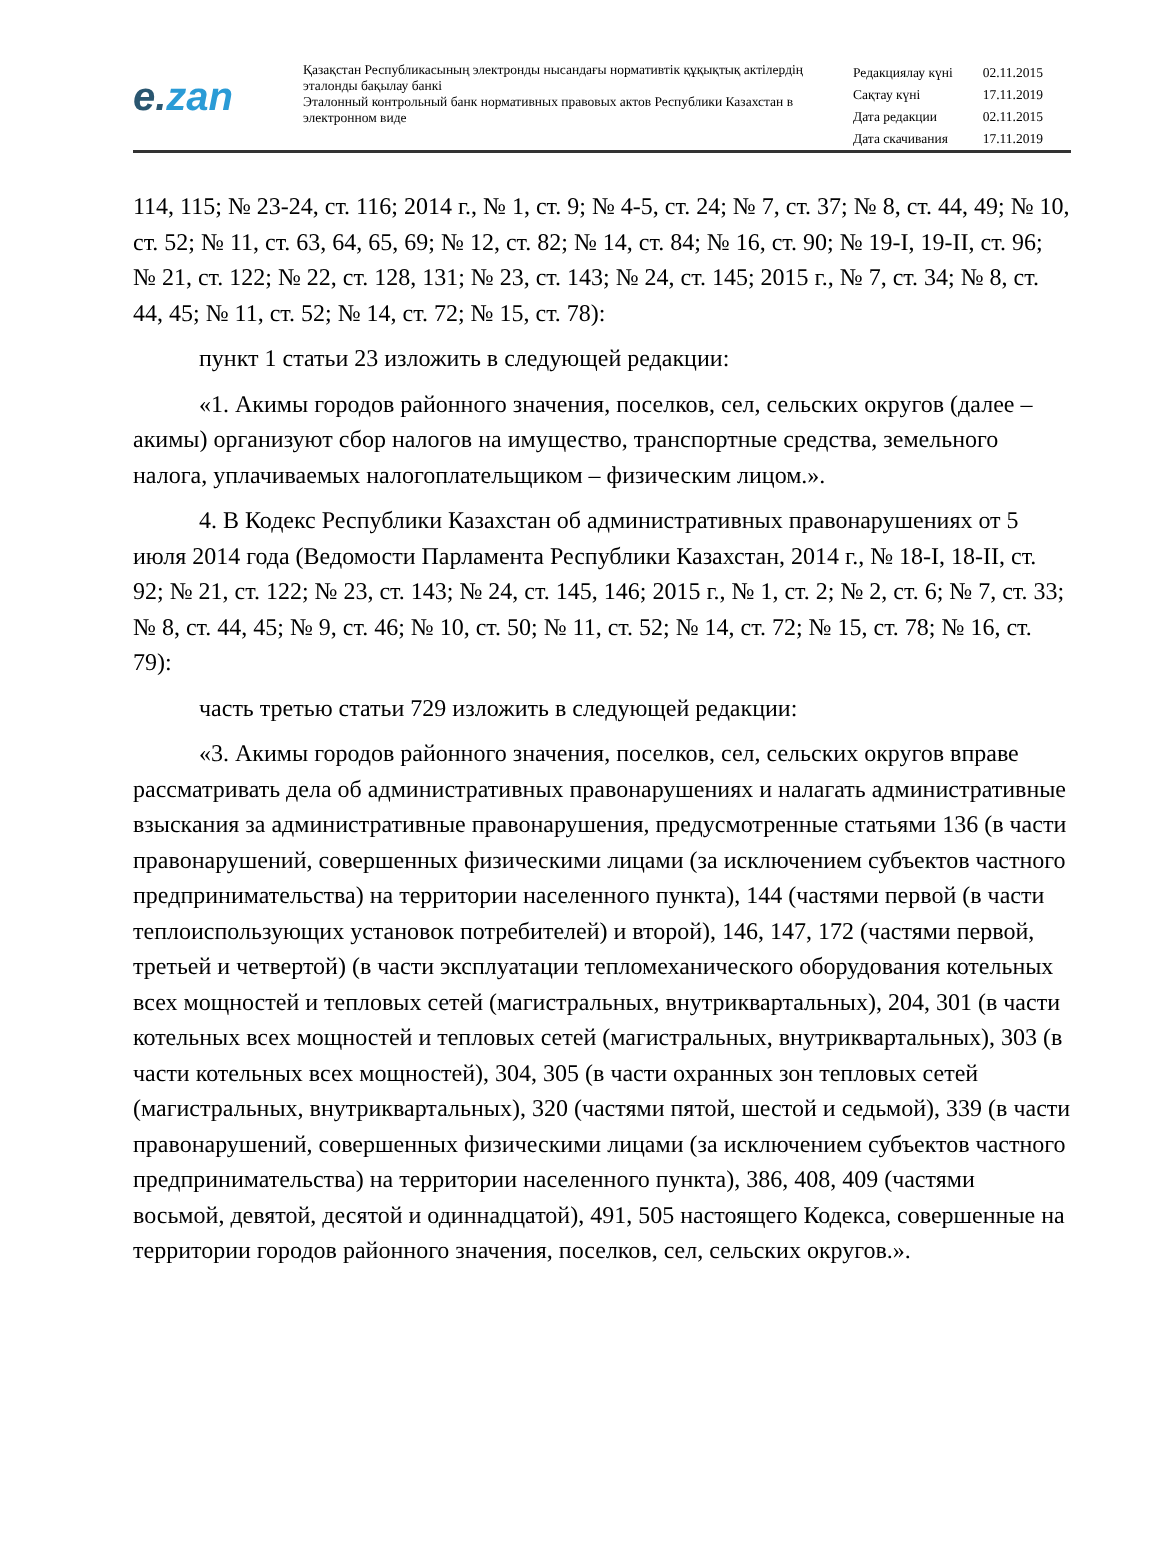e.zan
Қазақстан Республикасының электронды нысандағы нормативтік құқықтық актілердің эталонды бақылау банкі
Эталонный контрольный банк нормативных правовых актов Республики Казахстан в электронном виде
| Редакциялау күні | 02.11.2015 |
| Сақтау күні | 17.11.2019 |
| Дата редакции | 02.11.2015 |
| Дата скачивания | 17.11.2019 |
114, 115; № 23-24, ст. 116; 2014 г., № 1, ст. 9; № 4-5, ст. 24; № 7, ст. 37; № 8, ст. 44, 49; № 10, ст. 52; № 11, ст. 63, 64, 65, 69; № 12, ст. 82; № 14, ст. 84; № 16, ст. 90; № 19-I, 19-II, ст. 96; № 21, ст. 122; № 22, ст. 128, 131; № 23, ст. 143; № 24, ст. 145; 2015 г., № 7, ст. 34; № 8, ст. 44, 45; № 11, ст. 52; № 14, ст. 72; № 15, ст. 78):
пункт 1 статьи 23 изложить в следующей редакции:
«1. Акимы городов районного значения, поселков, сел, сельских округов (далее – акимы) организуют сбор налогов на имущество, транспортные средства, земельного налога, уплачиваемых налогоплательщиком – физическим лицом.».
4. В Кодекс Республики Казахстан об административных правонарушениях от 5 июля 2014 года (Ведомости Парламента Республики Казахстан, 2014 г., № 18-I, 18-II, ст. 92; № 21, ст. 122; № 23, ст. 143; № 24, ст. 145, 146; 2015 г., № 1, ст. 2; № 2, ст. 6; № 7, ст. 33; № 8, ст. 44, 45; № 9, ст. 46; № 10, ст. 50; № 11, ст. 52; № 14, ст. 72; № 15, ст. 78; № 16, ст. 79):
часть третью статьи 729 изложить в следующей редакции:
«3. Акимы городов районного значения, поселков, сел, сельских округов вправе рассматривать дела об административных правонарушениях и налагать административные взыскания за административные правонарушения, предусмотренные статьями 136 (в части правонарушений, совершенных физическими лицами (за исключением субъектов частного предпринимательства) на территории населенного пункта), 144 (частями первой (в части теплоиспользующих установок потребителей) и второй), 146, 147, 172 (частями первой, третьей и четвертой) (в части эксплуатации тепломеханического оборудования котельных всех мощностей и тепловых сетей (магистральных, внутриквартальных), 204, 301 (в части котельных всех мощностей и тепловых сетей (магистральных, внутриквартальных), 303 (в части котельных всех мощностей), 304, 305 (в части охранных зон тепловых сетей (магистральных, внутриквартальных), 320 (частями пятой, шестой и седьмой), 339 (в части правонарушений, совершенных физическими лицами (за исключением субъектов частного предпринимательства) на территории населенного пункта), 386, 408, 409 (частями восьмой, девятой, десятой и одиннадцатой), 491, 505 настоящего Кодекса, совершенные на территории городов районного значения, поселков, сел, сельских округов.».